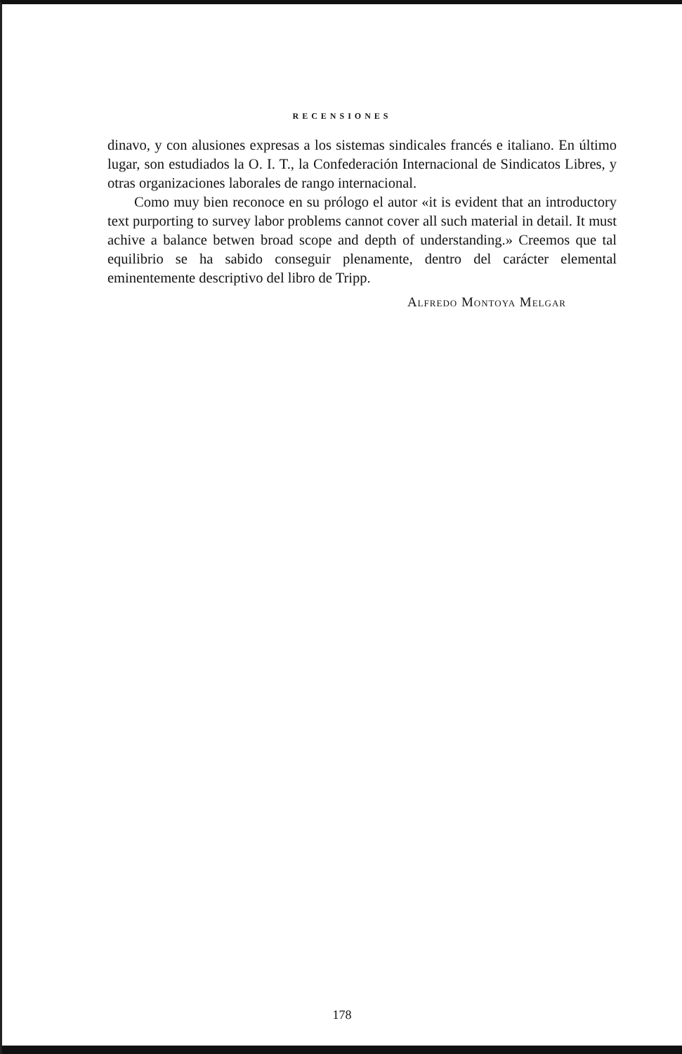RECENSIONES
dinavo, y con alusiones expresas a los sistemas sindicales francés e italiano. En último lugar, son estudiados la O. I. T., la Confederación Internacional de Sindicatos Libres, y otras organizaciones laborales de rango internacional.
Como muy bien reconoce en su prólogo el autor «it is evident that an introductory text purporting to survey labor problems cannot cover all such material in detail. It must achive a balance betwen broad scope and depth of understanding.» Creemos que tal equilibrio se ha sabido conseguir plenamente, dentro del carácter elemental eminentemente descriptivo del libro de Tripp.
Alfredo Montoya Melgar
178